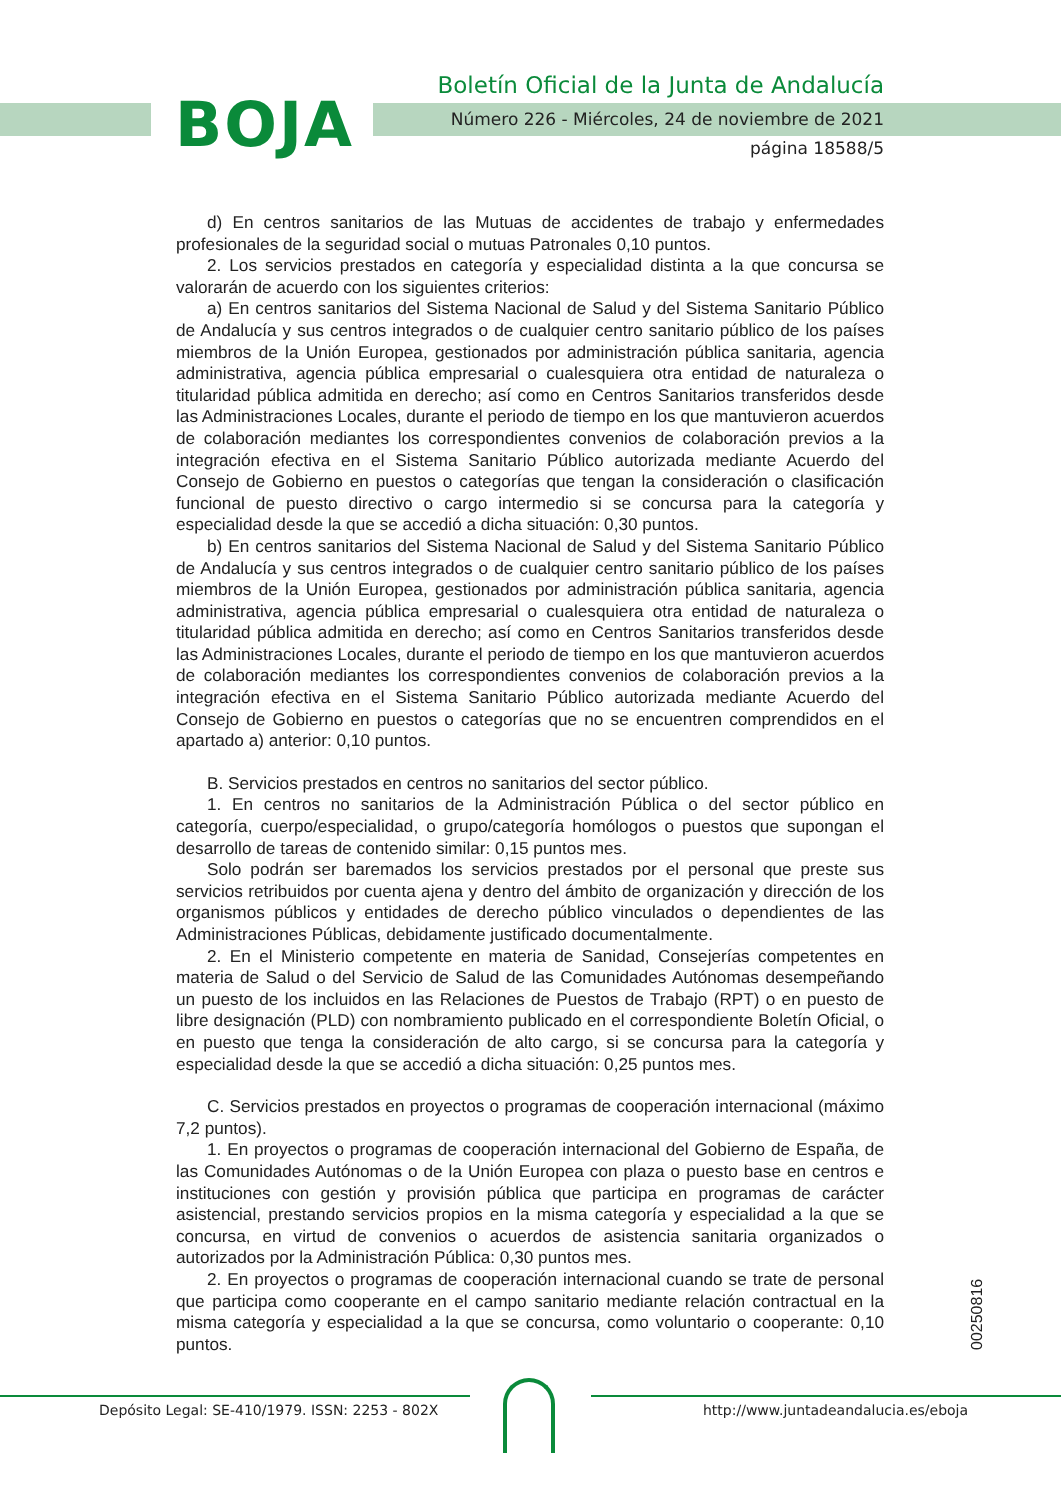BOJA
Boletín Oficial de la Junta de Andalucía
Número 226 - Miércoles, 24 de noviembre de 2021
página 18588/5
d) En centros sanitarios de las Mutuas de accidentes de trabajo y enfermedades profesionales de la seguridad social o mutuas Patronales 0,10 puntos.
2. Los servicios prestados en categoría y especialidad distinta a la que concursa se valorarán de acuerdo con los siguientes criterios:
a) En centros sanitarios del Sistema Nacional de Salud y del Sistema Sanitario Público de Andalucía y sus centros integrados o de cualquier centro sanitario público de los países miembros de la Unión Europea, gestionados por administración pública sanitaria, agencia administrativa, agencia pública empresarial o cualesquiera otra entidad de naturaleza o titularidad pública admitida en derecho; así como en Centros Sanitarios transferidos desde las Administraciones Locales, durante el periodo de tiempo en los que mantuvieron acuerdos de colaboración mediantes los correspondientes convenios de colaboración previos a la integración efectiva en el Sistema Sanitario Público autorizada mediante Acuerdo del Consejo de Gobierno en puestos o categorías que tengan la consideración o clasificación funcional de puesto directivo o cargo intermedio si se concursa para la categoría y especialidad desde la que se accedió a dicha situación: 0,30 puntos.
b) En centros sanitarios del Sistema Nacional de Salud y del Sistema Sanitario Público de Andalucía y sus centros integrados o de cualquier centro sanitario público de los países miembros de la Unión Europea, gestionados por administración pública sanitaria, agencia administrativa, agencia pública empresarial o cualesquiera otra entidad de naturaleza o titularidad pública admitida en derecho; así como en Centros Sanitarios transferidos desde las Administraciones Locales, durante el periodo de tiempo en los que mantuvieron acuerdos de colaboración mediantes los correspondientes convenios de colaboración previos a la integración efectiva en el Sistema Sanitario Público autorizada mediante Acuerdo del Consejo de Gobierno en puestos o categorías que no se encuentren comprendidos en el apartado a) anterior: 0,10 puntos.
B. Servicios prestados en centros no sanitarios del sector público.
1. En centros no sanitarios de la Administración Pública o del sector público en categoría, cuerpo/especialidad, o grupo/categoría homólogos o puestos que supongan el desarrollo de tareas de contenido similar: 0,15 puntos mes.
Solo podrán ser baremados los servicios prestados por el personal que preste sus servicios retribuidos por cuenta ajena y dentro del ámbito de organización y dirección de los organismos públicos y entidades de derecho público vinculados o dependientes de las Administraciones Públicas, debidamente justificado documentalmente.
2. En el Ministerio competente en materia de Sanidad, Consejerías competentes en materia de Salud o del Servicio de Salud de las Comunidades Autónomas desempeñando un puesto de los incluidos en las Relaciones de Puestos de Trabajo (RPT) o en puesto de libre designación (PLD) con nombramiento publicado en el correspondiente Boletín Oficial, o en puesto que tenga la consideración de alto cargo, si se concursa para la categoría y especialidad desde la que se accedió a dicha situación: 0,25 puntos mes.
C. Servicios prestados en proyectos o programas de cooperación internacional (máximo 7,2 puntos).
1. En proyectos o programas de cooperación internacional del Gobierno de España, de las Comunidades Autónomas o de la Unión Europea con plaza o puesto base en centros e instituciones con gestión y provisión pública que participa en programas de carácter asistencial, prestando servicios propios en la misma categoría y especialidad a la que se concursa, en virtud de convenios o acuerdos de asistencia sanitaria organizados o autorizados por la Administración Pública: 0,30 puntos mes.
2. En proyectos o programas de cooperación internacional cuando se trate de personal que participa como cooperante en el campo sanitario mediante relación contractual en la misma categoría y especialidad a la que se concursa, como voluntario o cooperante: 0,10 puntos.
00250816
Depósito Legal: SE-410/1979. ISSN: 2253 - 802X
http://www.juntadeandalucia.es/eboja